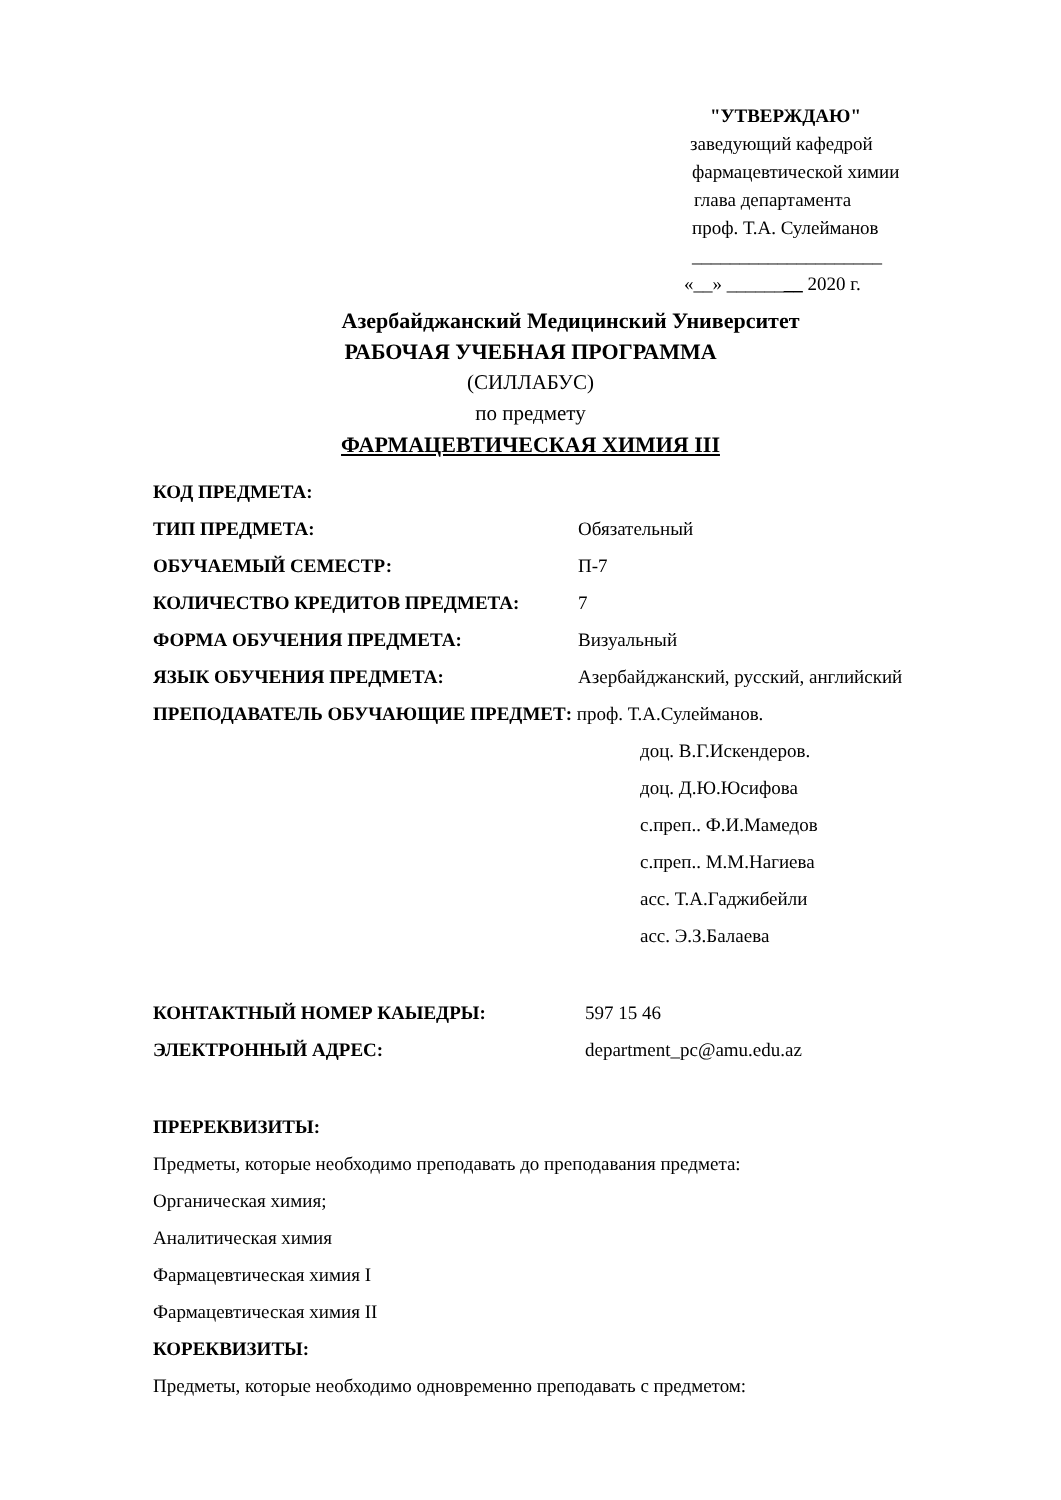"УТВЕРЖДАЮ"
заведующий кафедрой
фармацевтической химии
глава департамента
проф. Т.А. Сулейманов
____________________
«__» ________ 2020 г.
Азербайджанский Медицинский Университет
РАБОЧАЯ УЧЕБНАЯ ПРОГРАММА
(СИЛЛАБУС)
по предмету
ФАРМАЦЕВТИЧЕСКАЯ ХИМИЯ III
КОД ПРЕДМЕТА:
ТИП ПРЕДМЕТА: Обязательный
ОБУЧАЕМЫЙ СЕМЕСТР: П-7
КОЛИЧЕСТВО КРЕДИТОВ ПРЕДМЕТА: 7
ФОРМА ОБУЧЕНИЯ ПРЕДМЕТА: Визуальный
ЯЗЫК ОБУЧЕНИЯ ПРЕДМЕТА: Азербайджанский, русский, английский
ПРЕПОДАВАТЕЛЬ ОБУЧАЮЩИЕ ПРЕДМЕТ: проф. Т.А.Сулейманов.
доц. В.Г.Искендеров.
доц. Д.Ю.Юсифова
с.преп.. Ф.И.Мамедов
с.преп.. М.М.Нагиева
асс. Т.А.Гаджибейли
асс. Э.З.Балаева
КОНТАКТНЫЙ НОМЕР КАЫЕДРЫ: 597 15 46
ЭЛЕКТРОННЫЙ АДРЕС: department_pc@amu.edu.az
ПРЕРЕКВИЗИТЫ:
Предметы, которые необходимо преподавать до преподавания предмета:
Органическая химия;
Аналитическая химия
Фармацевтическая химия I
Фармацевтическая химия II
КОРЕКВИЗИТЫ:
Предметы, которые необходимо одновременно преподавать с предметом: